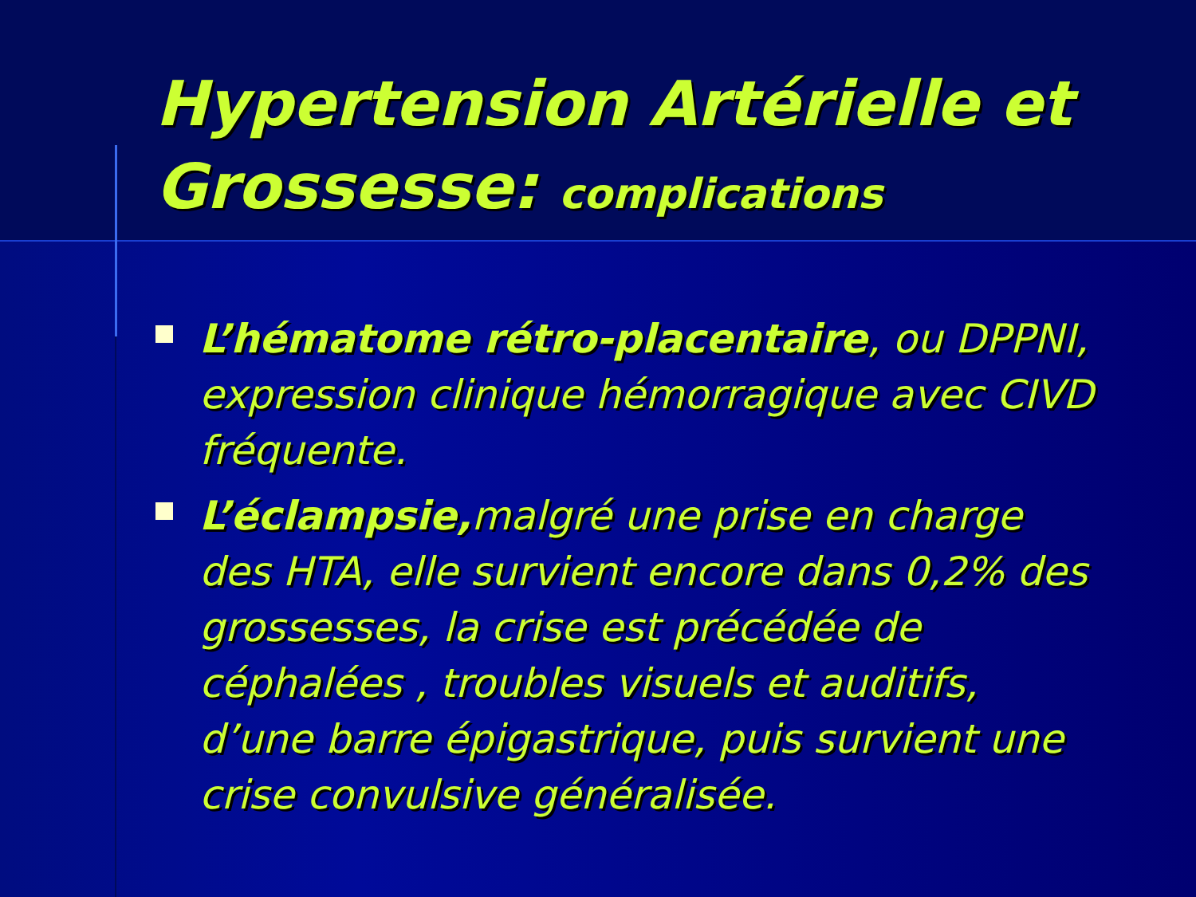Hypertension Artérielle et Grossesse: complications
L’hématome rétro-placentaire, ou DPPNI, expression clinique hémorragique avec CIVD fréquente.
L’éclampsie, malgré une prise en charge des HTA, elle survient encore dans 0,2% des grossesses, la crise est précédée de céphalées , troubles visuels et auditifs, d’une barre épigastrique, puis survient une crise convulsive généralisée.